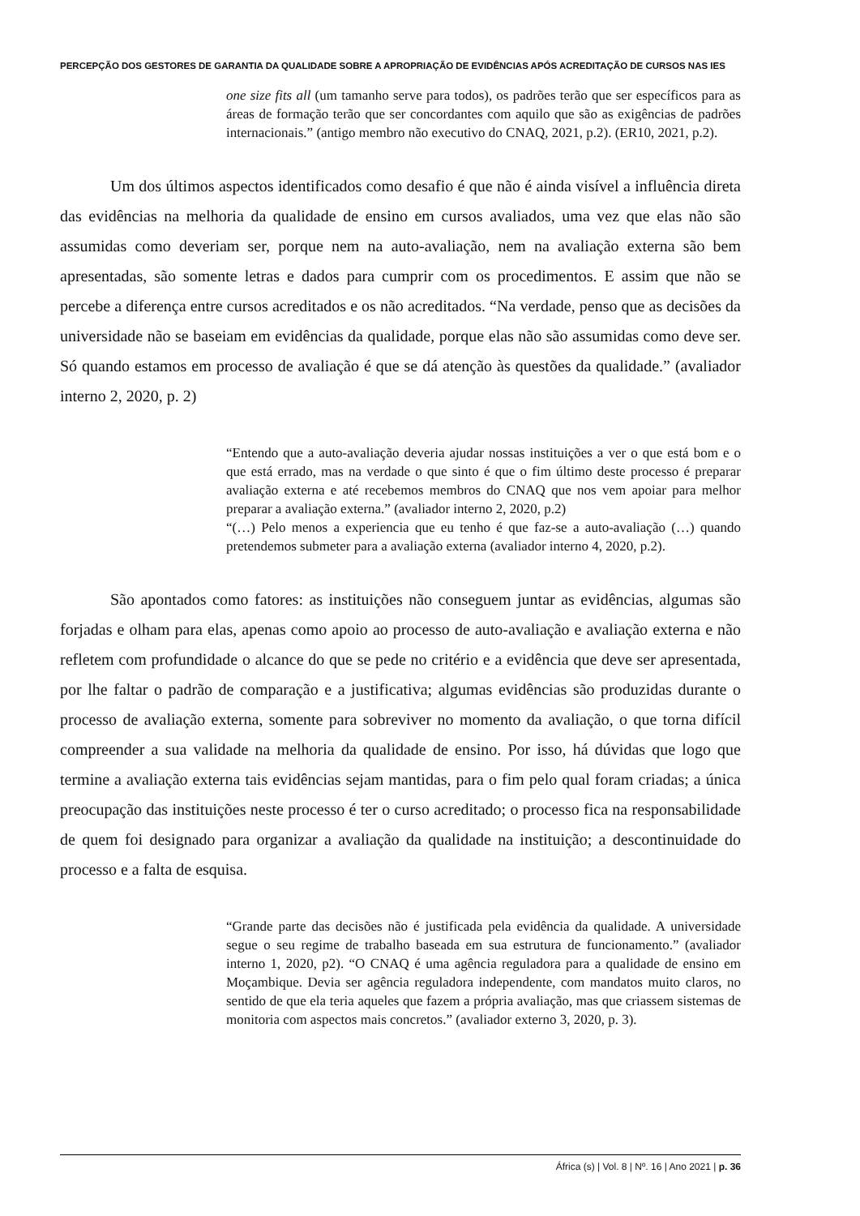PERCEPÇÃO DOS GESTORES DE GARANTIA DA QUALIDADE SOBRE A APROPRIAÇÃO DE EVIDÊNCIAS APÓS ACREDITAÇÃO DE CURSOS NAS IES
one size fits all (um tamanho serve para todos), os padrões terão que ser específicos para as áreas de formação terão que ser concordantes com aquilo que são as exigências de padrões internacionais.” (antigo membro não executivo do CNAQ, 2021, p.2). (ER10, 2021, p.2).
Um dos últimos aspectos identificados como desafio é que não é ainda visível a influência direta das evidências na melhoria da qualidade de ensino em cursos avaliados, uma vez que elas não são assumidas como deveriam ser, porque nem na auto-avaliação, nem na avaliação externa são bem apresentadas, são somente letras e dados para cumprir com os procedimentos. E assim que não se percebe a diferença entre cursos acreditados e os não acreditados. “Na verdade, penso que as decisões da universidade não se baseiam em evidências da qualidade, porque elas não são assumidas como deve ser. Só quando estamos em processo de avaliação é que se dá atenção às questões da qualidade.” (avaliador interno 2, 2020, p. 2)
“Entendo que a auto-avaliação deveria ajudar nossas instituições a ver o que está bom e o que está errado, mas na verdade o que sinto é que o fim último deste processo é preparar avaliação externa e até recebemos membros do CNAQ que nos vem apoiar para melhor preparar a avaliação externa.” (avaliador interno 2, 2020, p.2)
“(…) Pelo menos a experiencia que eu tenho é que faz-se a auto-avaliação (…) quando pretendemos submeter para a avaliação externa (avaliador interno 4, 2020, p.2).
São apontados como fatores: as instituições não conseguem juntar as evidências, algumas são forjadas e olham para elas, apenas como apoio ao processo de auto-avaliação e avaliação externa e não refletem com profundidade o alcance do que se pede no critério e a evidência que deve ser apresentada, por lhe faltar o padrão de comparação e a justificativa; algumas evidências são produzidas durante o processo de avaliação externa, somente para sobreviver no momento da avaliação, o que torna difícil compreender a sua validade na melhoria da qualidade de ensino. Por isso, há dúvidas que logo que termine a avaliação externa tais evidências sejam mantidas, para o fim pelo qual foram criadas; a única preocupação das instituições neste processo é ter o curso acreditado; o processo fica na responsabilidade de quem foi designado para organizar a avaliação da qualidade na instituição; a descontinuidade do processo e a falta de esquisa.
“Grande parte das decisões não é justificada pela evidência da qualidade. A universidade segue o seu regime de trabalho baseada em sua estrutura de funcionamento.” (avaliador interno 1, 2020, p2). “O CNAQ é uma agência reguladora para a qualidade de ensino em Moçambique. Devia ser agência reguladora independente, com mandatos muito claros, no sentido de que ela teria aqueles que fazem a própria avaliação, mas que criassem sistemas de monitoria com aspectos mais concretos.” (avaliador externo 3, 2020, p. 3).
África (s) | Vol. 8 | Nº. 16 | Ano 2021 | p. 36